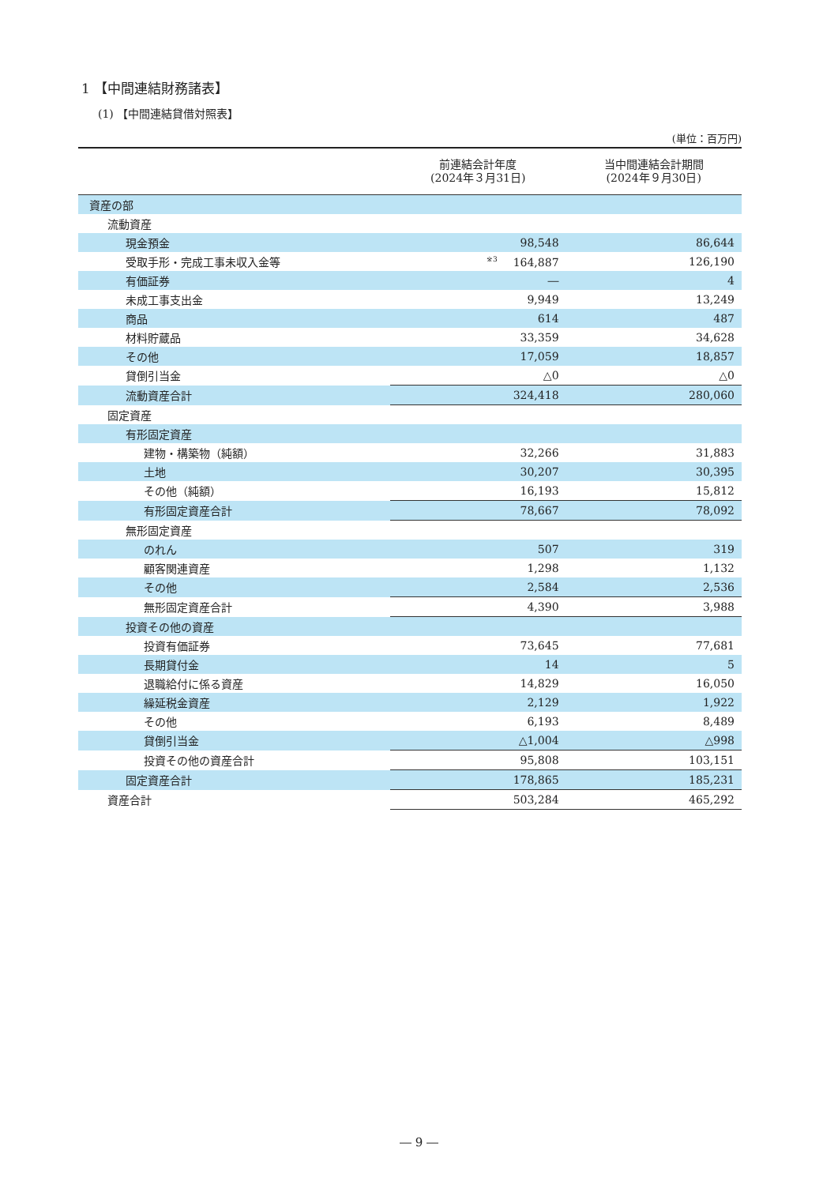1 【中間連結財務諸表】
(1) 【中間連結貸借対照表】
(単位：百万円)
| | 前連結会計年度 (2024年３月31日) | 当中間連結会計期間 (2024年９月30日) |
| --- | --- | --- |
| 資産の部 | | |
| 流動資産 | | |
| 現金預金 | 98,548 | 86,644 |
| 受取手形・完成工事未収入金等 | <sup>※3</sup>164,887 | 126,190 |
| 有価証券 | ― | 4 |
| 未成工事支出金 | 9,949 | 13,249 |
| 商品 | 614 | 487 |
| 材料貯蔵品 | 33,359 | 34,628 |
| その他 | 17,059 | 18,857 |
| 貸倒引当金 | △0 | △0 |
| 流動資産合計 | 324,418 | 280,060 |
| 固定資産 | | |
| 有形固定資産 | | |
| 建物・構築物（純額） | 32,266 | 31,883 |
| 土地 | 30,207 | 30,395 |
| その他（純額） | 16,193 | 15,812 |
| 有形固定資産合計 | 78,667 | 78,092 |
| 無形固定資産 | | |
| のれん | 507 | 319 |
| 顧客関連資産 | 1,298 | 1,132 |
| その他 | 2,584 | 2,536 |
| 無形固定資産合計 | 4,390 | 3,988 |
| 投資その他の資産 | | |
| 投資有価証券 | 73,645 | 77,681 |
| 長期貸付金 | 14 | 5 |
| 退職給付に係る資産 | 14,829 | 16,050 |
| 繰延税金資産 | 2,129 | 1,922 |
| その他 | 6,193 | 8,489 |
| 貸倒引当金 | △1,004 | △998 |
| 投資その他の資産合計 | 95,808 | 103,151 |
| 固定資産合計 | 178,865 | 185,231 |
| 資産合計 | 503,284 | 465,292 |
― 9 ―